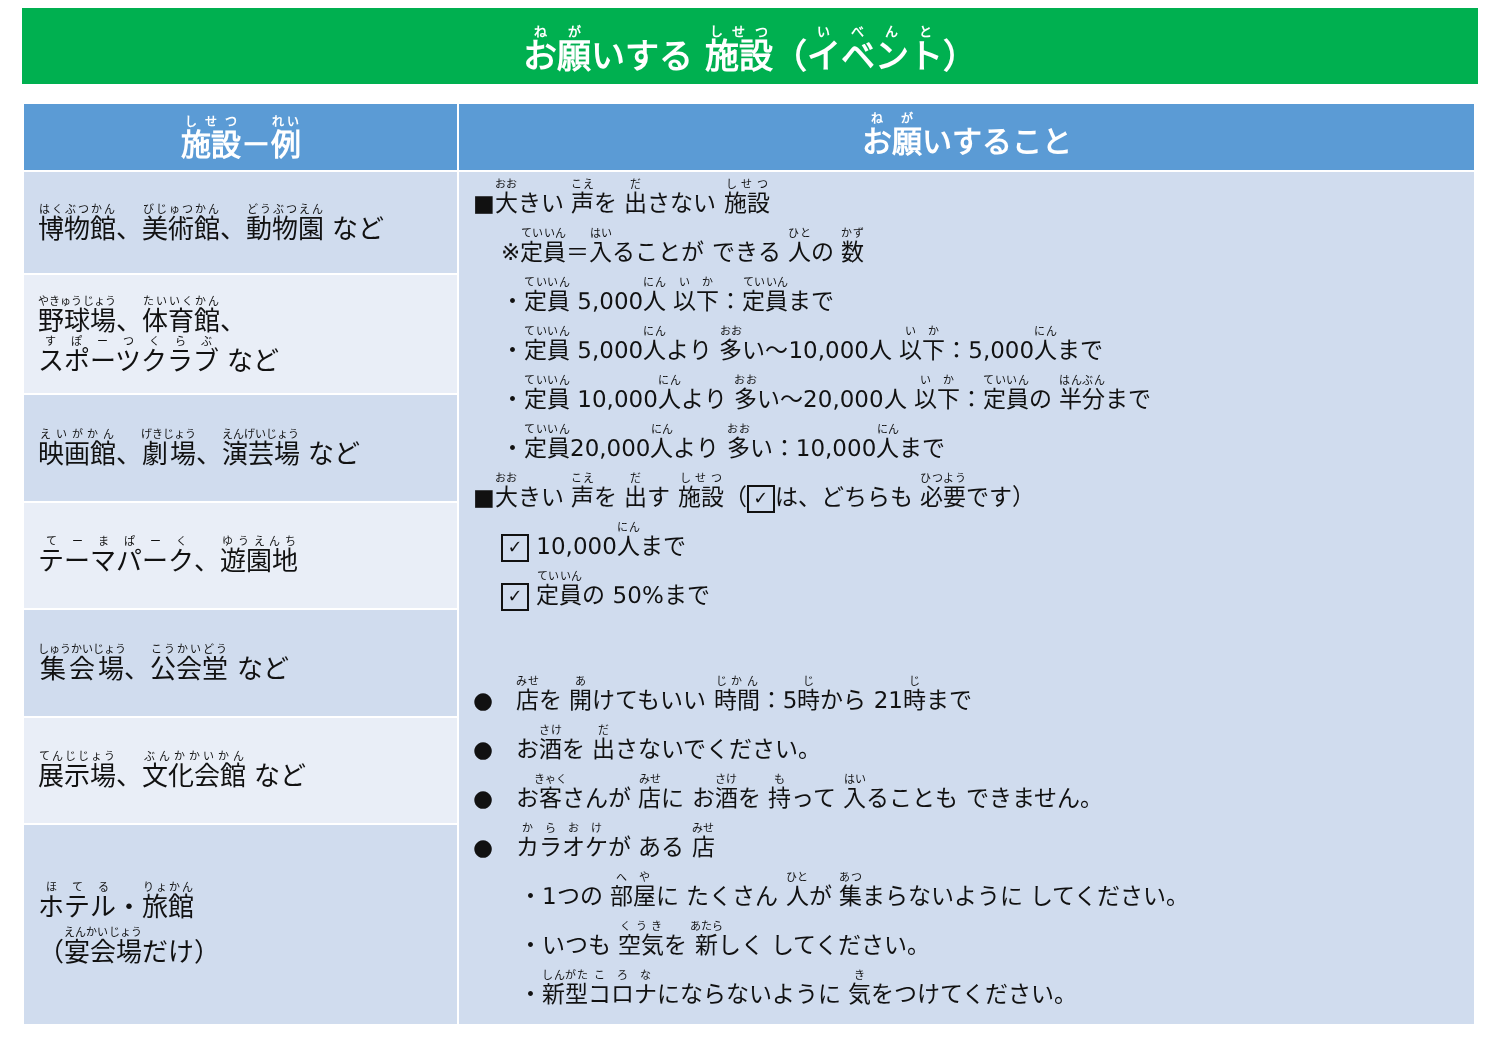お願いする 施設（イベント）
| 施設 － 例 | お願 いすること |
| --- | --- |
| 博物館 、 美術館 、 動物園 など | ■ 大 きい 声 を 出 さない 施設 ※ 定員 ＝ 入 ることが できる 人 の 数 ・ 定員 5,000 人 以下 ： 定員 まで ・ 定員 5,000 人 より 多 い～10,000人 以下 ：5,000 人 まで ・ 定員 10,000 人 より 多 い～20,000人 以下 ： 定員 の 半分 まで ・ 定員 20,000 人 より 多 い：10,000 人 まで ■ 大 きい 声 を 出 す 施設 （ ✓ は、どちらも 必要 です） ✓ 10,000 人 まで ✓ 定員 の 50%まで ● 店 を 開 けてもいい 時間 ：5 時 から 21 時 まで ● お 酒 を 出 さないでください。 ● お 客 さんが 店 に お 酒 を 持 って 入 ることも できません。 ● カラオケ が ある 店 ・1つの 部屋 に たくさん 人 が 集 まらないように してください。 ・いつも 空気 を 新 しく してください。 ・ 新型 コロナ にならないように 気 をつけてください。 |
| 野球場 、 体育館 、 スポーツクラブ など | |
| 映画館 、 劇場 、 演芸場 など | |
| テーマパーク 、 遊園地 | |
| 集会場 、 公会堂 など | |
| 展示場 、 文化会館 など | |
| ホテル ・ 旅館 （ 宴会場 だけ） | |